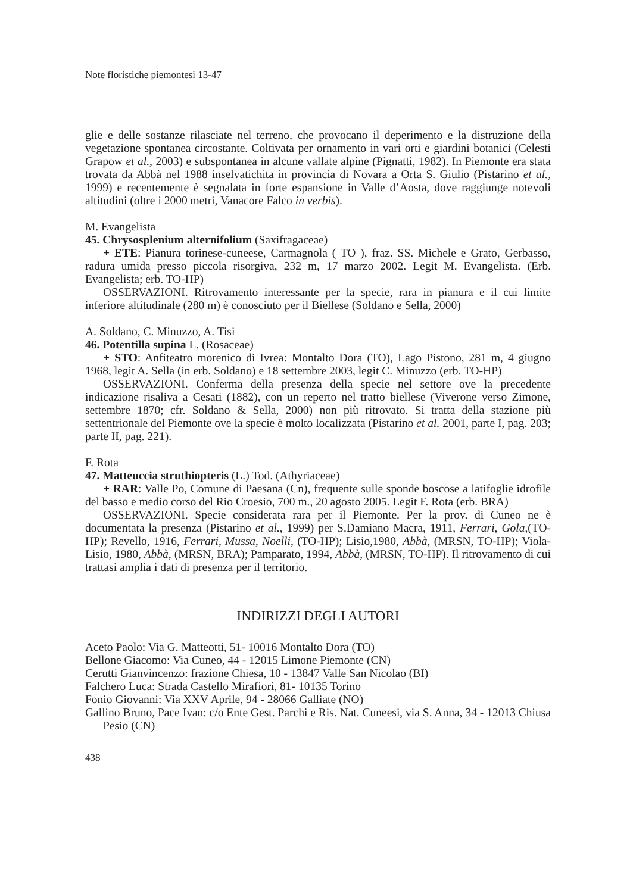Note floristiche piemontesi 13-47
glie e delle sostanze rilasciate nel terreno, che provocano il deperimento e la distruzione della vegetazione spontanea circostante. Coltivata per ornamento in vari orti e giardini botanici (Celesti Grapow et al., 2003) e subspontanea in alcune vallate alpine (Pignatti, 1982). In Piemonte era stata trovata da Abbà nel 1988 inselvatichita in provincia di Novara a Orta S. Giulio (Pistarino et al., 1999) e recentemente è segnalata in forte espansione in Valle d’Aosta, dove raggiunge notevoli altitudini (oltre i 2000 metri, Vanacore Falco in verbis).
M. Evangelista
45. Chrysosplenium alternifolium (Saxifragaceae)
+ ETE: Pianura torinese-cuneese, Carmagnola ( TO ), fraz. SS. Michele e Grato, Gerbasso, radura umida presso piccola risorgiva, 232 m, 17 marzo 2002. Legit M. Evangelista. (Erb. Evangelista; erb. TO-HP)
OSSERVAZIONI. Ritrovamento interessante per la specie, rara in pianura e il cui limite inferiore altitudinale (280 m) è conosciuto per il Biellese (Soldano e Sella, 2000)
A. Soldano, C. Minuzzo, A. Tisi
46. Potentilla supina L. (Rosaceae)
+ STO: Anfiteatro morenico di Ivrea: Montalto Dora (TO), Lago Pistono, 281 m, 4 giugno 1968, legit A. Sella (in erb. Soldano) e 18 settembre 2003, legit C. Minuzzo (erb. TO-HP)
OSSERVAZIONI. Conferma della presenza della specie nel settore ove la precedente indicazione risaliva a Cesati (1882), con un reperto nel tratto biellese (Viverone verso Zimone, settembre 1870; cfr. Soldano & Sella, 2000) non più ritrovato. Si tratta della stazione più settentrionale del Piemonte ove la specie è molto localizzata (Pistarino et al. 2001, parte I, pag. 203; parte II, pag. 221).
F. Rota
47. Matteuccia struthiopteris (L.) Tod. (Athyriaceae)
+ RAR: Valle Po, Comune di Paesana (Cn), frequente sulle sponde boscose a latifoglie idrofile del basso e medio corso del Rio Croesio, 700 m., 20 agosto 2005. Legit F. Rota (erb. BRA)
OSSERVAZIONI. Specie considerata rara per il Piemonte. Per la prov. di Cuneo ne è documentata la presenza (Pistarino et al., 1999) per S.Damiano Macra, 1911, Ferrari, Gola,(TO-HP); Revello, 1916, Ferrari, Mussa, Noelli, (TO-HP); Lisio,1980, Abbà, (MRSN, TO-HP); Viola-Lisio, 1980, Abbà, (MRSN, BRA); Pamparato, 1994, Abbà, (MRSN, TO-HP). Il ritrovamento di cui trattasi amplia i dati di presenza per il territorio.
INDIRIZZI DEGLI AUTORI
Aceto Paolo: Via G. Matteotti, 51- 10016 Montalto Dora (TO)
Bellone Giacomo: Via Cuneo, 44 - 12015 Limone Piemonte (CN)
Cerutti Gianvincenzo: frazione Chiesa, 10 - 13847 Valle San Nicolao (BI)
Falchero Luca: Strada Castello Mirafiori, 81- 10135 Torino
Fonio Giovanni: Via XXV Aprile, 94 - 28066 Galliate (NO)
Gallino Bruno, Pace Ivan: c/o Ente Gest. Parchi e Ris. Nat. Cuneesi, via S. Anna, 34 - 12013 Chiusa Pesio (CN)
438